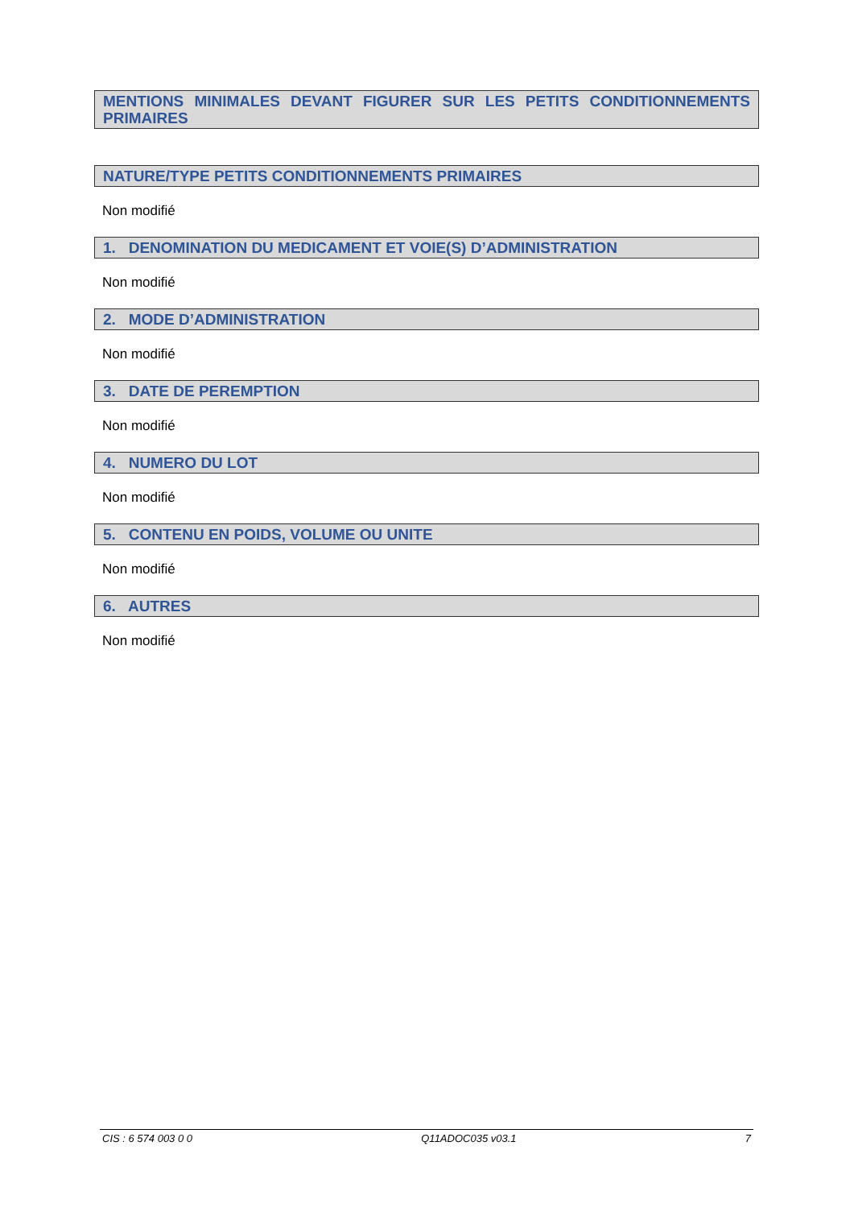MENTIONS MINIMALES DEVANT FIGURER SUR LES PETITS CONDITIONNEMENTS PRIMAIRES
NATURE/TYPE PETITS CONDITIONNEMENTS PRIMAIRES
Non modifié
1. DENOMINATION DU MEDICAMENT ET VOIE(S) D’ADMINISTRATION
Non modifié
2. MODE D’ADMINISTRATION
Non modifié
3. DATE DE PEREMPTION
Non modifié
4. NUMERO DU LOT
Non modifié
5. CONTENU EN POIDS, VOLUME OU UNITE
Non modifié
6. AUTRES
Non modifié
CIS : 6 574 003 0 0 Q11ADOC035 v03.1 7